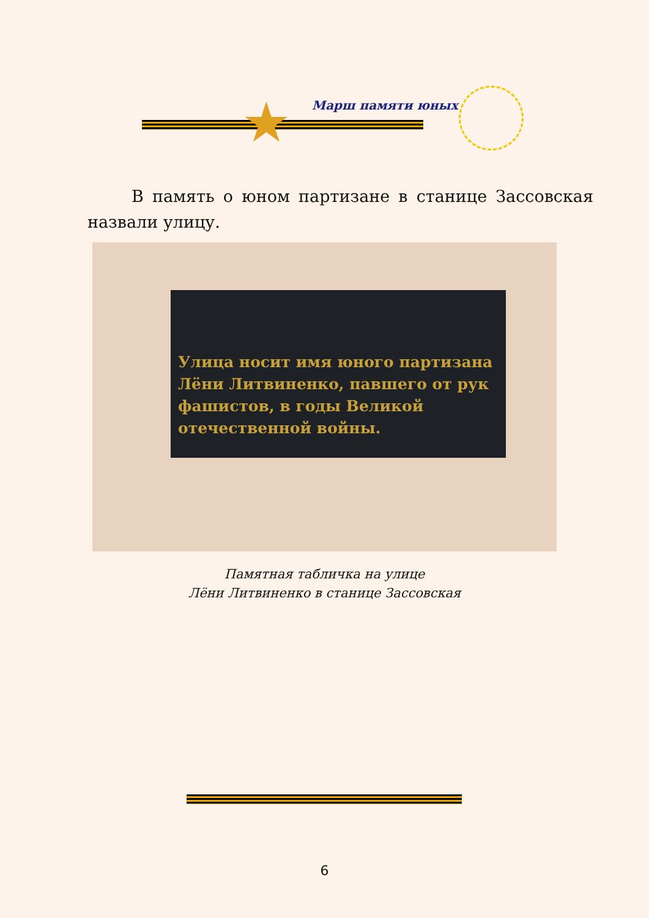★ Марш памяти юных
В память о юном партизане в станице Зассовская назвали улицу.
Улица носит имя юного партизана Лёни Литвиненко, павшего от рук фашистов, в годы Великой отечественной войны.
Памятная табличка на улице
Лёни Литвиненко в станице Зассовская
6